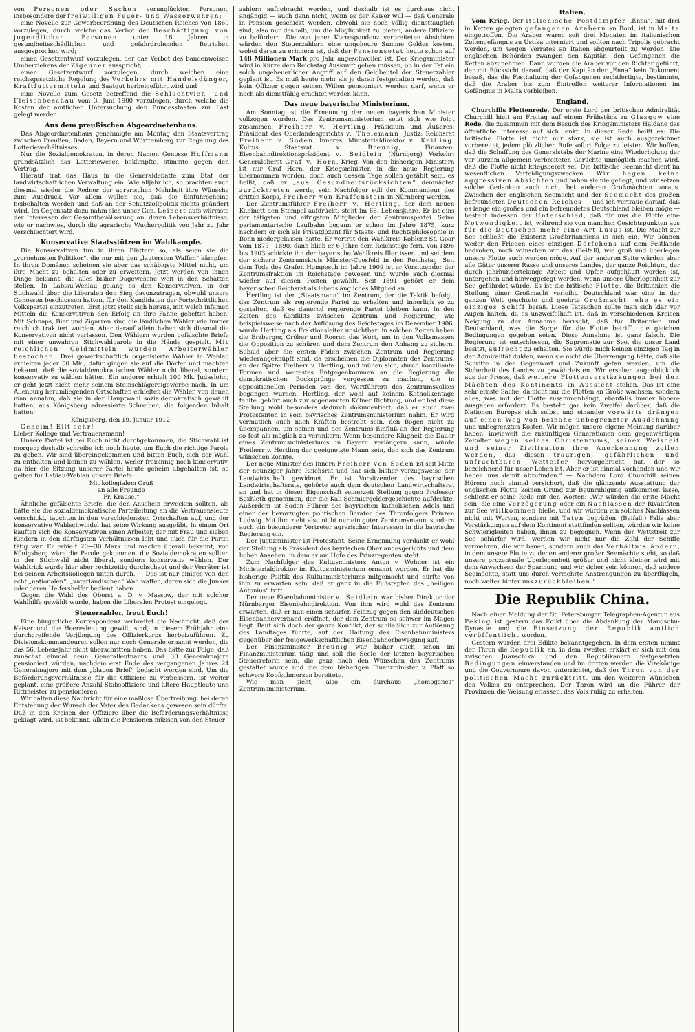von Personen oder Sachen verunglückten Personen, insbesondere der freiwilligen Feuer- und Wasserwehren;
eine Novelle zur Gewerbeordnung des Deutschen Reiches von 1869 vorzulegen, durch welche das Verbot der Beschäftigung von jugendlichen Personen unter 16 Jahren in gesundheitsschädlichen und gefahrdrohenden Betrieben ausgesprochen wird;
einen Gesetzentwurf vorzulegen, der das Verbot des bandenweisen Umherziehens der Zigeuner ausspricht;
einen Gesetzentwurf vorzulegen, durch welchen eine reichsgesetzliche Regelung des Verkehrs mit Handelsdünger, Kraftfuttermitteln und Saatgut herbeigeführt wird und
eine Novelle zum Gesetz betreffend die Schlachtvieh- und Fleischbeschau vom 3. Juni 1900 vorzulegen, durch welche die Kosten der amtlichen Untersuchung den Bundesstaaten zur Last gelegt werden.
Aus dem preußischen Abgeordnetenhaus.
Das Abgeordnetenhaus genehmigte am Montag den Staatsvertrag zwischen Preußen, Baden, Bayern und Württemberg zur Regelung des Lotterieverhältnisses.
Nur die Sozialdemokraten, in deren Namen Genosse Hoffmann grundsätzlich das Lotteriewesen bekämpfte, stimmte gegen den Vertrag.
Hierauf trat das Haus in die Generaldebatte zum Etat der landwirtschaftlichen Verwaltung ein. Wie alljährlich, so brachten auch diesmal wieder die Redner der agrarischen Mehrheit ihre Wünsche zum Ausdruck. Vor allem wollen sie, daß die Einfuhrscheine beibehalten werden und daß an der Schutzzollpolitik nichts geändert wird. Im Gegensatz dazu nahm sich unser Gen. Leinert aufs wärmste der Interessen der Gesamtbevölkerung an, deren Lebensverhältnisse, wie er nachwies, durch die agrarische Wucherpolitik von Jahr zu Jahr verschlechtert wird.
Konservative Staatsstützen im Wahlkampfe.
Die Konservativen tun in ihren Blättern so, als seien sie die „vornehmsten Politiker“, die nur mit den „lautersten Waffen“ kämpfen. In ihren Domänen scheinen sie aber das schäbigste Mittel nicht, um ihre Macht zu behalten oder zu erweitern. Jetzt werden von ihnen Dinge bekannt, die alles bisher Dagewesene weit in den Schatten stellen. In Labiau-Wehlau gelang es den Konservativen, in der Stichwahl über die Liberalen den Sieg davonzutragen, obwohl unsere Genossen beschlossen hatten, für den Kandidaten der Fortschrittlichen Volkspartei einzutreten. Erst jetzt stellt sich heraus, mit welch infamen Mitteln die Konservativen den Erfolg an ihre Fahne geheftet haben. Mit Schnaps, Bier und Zigarren sind die ländlichen Wähler wie immer reichlich traktiert worden. Aber darauf allein haben sich diesmal die Konservativen nicht verlassen. Den Wählern wurden gefälschte Briefe mit einer unwahren Stichwahlparole in die Hände gespielt. Mit reichlichen Geldmitteln wurden Arbeiterwähler bestochen. Drei gewerkschaftlich organisierte Wähler in Wehlau erhielten jeder 50 Mk.; dafür gingen sie auf die Dörfer und machten bekannt, daß die sozialdemokratischen Wähler nicht liberal, sondern konservativ zu wählen hätten. Ein anderer erhielt 100 Mk. Judaslohn; er geht jetzt nicht mehr seinem Steinschlägereigewerbe nach. In um Allenburg herumliegenden Ortschaften erhielten die Wähler, von denen man annahm, daß sie in der Hauptwahl sozialdemokratisch gewählt hatten, aus Königsberg adressierte Schreiben, die folgenden Inhalt hatten:
Königsberg, den 19. Januar 1912.
Geheim! Eilt sehr!
Lieber Kollege und Vertrauensmann!
Unsere Partei ist bei Euch nicht durchgekommen, die Stichwahl ist morgen; deshalb schreibe ich noch heute, um Euch die richtige Parole zu geben. Wir sind übereingekommen und bitten Euch, sich der Wahl zu enthalten und keinen zu wählen, weder freisinnig noch konservativ, da hier die Sitzung unserer Partei heute geheim abgehalten ist, so gelten für Labiau-Wehlau unsere Briefe.
Mit kollegialem Gruß
an alle Freunde
Fr. Krause.“
Ähnliche gefälschte Briefe, die den Anschein erwecken sollten, als hätte sie die sozialdemokratische Parteileitung an die Vertrauensleute verschickt, tauchten in den verschiedensten Ortschaften auf, und der konservative Wahlschwindel hat seine Wirkung ausgeübt. In einem Ort kauften sich die Konservativen einen Arbeiter, der mit Frau und sieben Kindern in den dürftigsten Verhältnissen lebt und auch für die Partei tätig war. Er erhielt 20—30 Mark und machte überall bekannt, von Königsberg wäre die Parole gekommen, die Sozialdemokraten sollten in der Stichwahl nicht liberal, sondern konservativ wählen. Der Wahltrick wurde hier aber rechtzeitig durchschaut und der Verräter ist bei seinen Arbeitskollegen unten durch. — Das ist nur einiges von den echt „nationalen“, „vaterländischen“ Wahlwaffen, deren sich die Junker oder deren Helfershelfer bedient haben.
Gegen die Wahl des Oberst a. D. v. Massow, der mit solcher Wahlhilfe gewählt wurde, haben die Liberalen Protest eingelegt.
Steuerzahler, freut Euch!
Eine bürgerliche Korrespondenz verbreitet die Nachricht, daß der Kaiser und die Heeresleitung gewillt sind, in diesem Frühjahr eine durchgreifende Verjüngung des Offizierkorps herbeizuführen. Zu Divisionskommandeuren sollen nur noch Generale ernannt werden, die das 56. Lebensjahr nicht überschritten haben. Das hätte zur Folge, daß zunächst einmal neun Generalleutnants und 30 Generalmajore pensioniert würden, nachdem erst Ende des vergangenen Jahres 24 Generalmajore mit dem „blauen Brief“ bedacht worden sind. Um die Beförderungsverhältnisse für die Offiziere zu verbessern, ist weiter geplant, eine größere Anzahl Stabsoffiziere und ältere Hauptleute und Rittmeister zu pensionieren.
Wir halten diese Nachricht für eine maßlose Übertreibung, bei deren Entstehung der Wunsch der Vater des Gedankens gewesen sein dürfte. Daß in den Kreisen der Offiziere über die Beförderungsverhältnisse geklagt wird, ist bekannt, allein die Pensionen müssen von den Steuer-
zahlern aufgebracht werden, und deshalb ist es durchaus nicht angängig — auch dann nicht, wenn es der Kaiser will — daß Generale in Pension geschickt werden, obwohl sie noch völlig diensttauglich sind, also nur deshalb, um die Möglichkeit zu bieten, andere Offiziere zu befördern. Die von jener Korrespondenz verbreiteten Absichten würden den Steuerzahlern eine ungeheure Summe Geldes kosten, wobei daran zu erinnern ist, daß der Pensionsetat heute schon auf 148 Millionen Mark pro Jahr angeschwollen ist. Der Kriegsminister wird in Kürze dem Reichstag Auskunft geben müssen, ob in der Tat ein solch ungeheuerlicher Angriff auf den Geldbeutel der Steuerzahler geplant ist. Es muß heute mehr als je daran festgehalten werden, daß kein Offizier gegen seinen Willen pensioniert werden darf, wenn er noch als dienstfähig erachtet werden kann.
Das neue bayerische Ministerium.
Am Sonntag ist die Ernennung der neuen bayerischen Minister vollzogen worden. Das Zentrumsministerium setzt sich wie folgt zusammen: Freiherr v. Hertling, Präsidium und Äußeres; Präsident des Oberlandesgerichts v. Thelemann, Justiz; Reichsrat Freiherr v. Soden, Inneres; Ministerialdirektor v. Knilling, Kultus; Staatsrat v. Breunig, Finanzen; Eisenbahndirektionspräsident v. Seidlein (Nürnberg) Verkehr; Generaloberst Graf v. Horn, Krieg. Von den bisherigen Ministern ist nur Graf Horn, der Kriegsminister, in die neue Regierung übernommen worden, doch auch dessen Tage sollen gezählt sein, es heißt, daß er „aus Gesundheitsrücksichten“ demnächst zurücktreten werde, sein Nachfolger soll der Kommandeur des dritten Korps, Freiherr von Kraffenstein in Nürnberg werden.
Der Zentrumsführer Freiherr v. Hertling, der dem neuen Kabinett den Stempel aufdrückt, steht im 68. Lebensjahre. Er ist eins der tätigsten und eifrigsten Mitglieder der Zentrumspartei. Seine parlamentarische Laufbahn begann er schon im Jahre 1875, kurz nachdem er sich als Privatdozent für Staats- und Rechtsphilosophie in Bonn niedergelassen hatte. Er vertrat den Wahlkreis Koblenz-St. Goar vom 1875—1890, dann blieb er 6 Jahre dem Reichstage fern, von 1896 bis 1903 schickte ihn der bayerische Wahlkreis Illertissen und seitdem der sichere Zentrumskreis Münster-Coesfeld in den Reichstag. Seit dem Tode des Grafen Hompesch im Jahre 1909 ist er Vorsitzender der Zentrumsfraktion im Reichstage gewesen und wurde auch diesmal wieder auf diesen Posten gewählt. Seit 1891 gehört er dem bayerischen Reichsrat als lebenslängliches Mitglied an.
Hertling ist der „Staatsmann“ im Zentrum, der die Taktik befolgt, das Zentrum als regierende Partei zu erhalten und innerlich so zu gestalten, daß es dauernd regierende Partei bleiben kann. In den Zeiten des Konflikts zwischen Zentrum und Regierung, wie beispielsweise nach der Auflösung des Reichstages im Dezember 1906, wurde Hertling als Fraktionsleiter unsichtbar; in solchen Zeiten haben die Erzberger, Gröber und Roeren das Wort, um in den Volksmassen die Opposition zu schüren und dem Zentrum den Anhang zu sichern. Sobald aber die ersten Fäden zwischen Zentrum und Regierung wiederangeknüpft sind, da erscheinen die Diplomaten des Zentrums, an der Spitze Freiherr v. Hertling, und mühen sich, durch konziliante Formen und weitestes Entgegenkommen an die Regierung die demokratischen Bocksprünge vergessen zu machen, die in oppositionellen Perioden von den Wortführern des Zentrumsvolkes begangen wurden. Hertling, der wohl auf keinem Katholikentage fehlte, gehört auch zur sogenannten Kölner Richtung, und er hat diese Stellung wohl besonders dadurch dokumentiert, daß er auch zwei Protestanten in sein bayrisches Zentrumsministerium nahm. Er wird vermutlich auch nach Kräften bestrebt sein, den Bogen nicht zu überspannen, um seinen und des Zentrums Einfluß an der Regierung so fest als möglich zu verankern. Wenn besondere Klugheit die Dauer eines Zentrumsministeriums in Bayern verlängern kann, würde Freiherr v. Hertling der geeignetste Mann sein, den sich das Zentrum wünschen konnte.
Der neue Minister des Innern Freiherr von Soden ist seit Mitte der neunziger Jahre Reichsrat und hat sich bisher vorzugsweise der Landwirtschaft gewidmet. Er ist Vorsitzender des bayrischen Landwirtschaftsrats, gehörte auch dem deutschen Landwirtschaftsrat an und hat in dieser Eigenschaft seinerzeit Stellung gegen Professor Soxhleth genommen, der die Kali-Schmiergeldergeschichte aufdeckte. Außerdem ist Soden Führer des bayrischen katholischen Adels und einer der bevorzugten politischen Berater des Thronfolgers Prinzen Ludwig. Mit ihm zieht also nicht nur ein guter Zentrumsmann, sondern auch ein besonderer Vertreter agrarischer Interessen in die bayrische Regierung ein.
Der Justizminister ist Protestant. Seine Ernennung verdankt er wohl der Stellung als Präsident des bayrischen Oberlandesgerichts und dem hohen Ansehen, in dem er am Hofe des Prinzregenten steht.
Zum Nachfolger des Kultusministers Anton v. Wehner ist ein Ministerialdirektor im Kultusministerium ernannt worden. Er hat die bisherige Politik des Kultusministeriums mitgemacht und dürfte von ihm zu erwarten sein, daß er ganz in die Fußstapfen des „heiligen Antonius“ tritt.
Der neue Eisenbahnminister v. Seidlein war bisher Direktor der Nürnberger Eisenbahndirektion. Von ihm wird wohl das Zentrum erwarten, daß er nun einen scharfen Feldzug gegen den süddeutschen Eisenbahnerverband eröffnet, der dem Zentrum so schwer im Magen liegt. Baut sich doch der ganze Konflikt, der schließlich zur Auflösung des Landtages führte, auf der Haltung des Eisenbahnministers gegenüber der freigewerkschaftlichen Eisenbahnerbewegung auf.
Der Finanzminister Breunig war bisher auch schon im Finanzministerium tätig und soll die Seele der letzten bayerischen Steuerreform sein, die ganz nach den Wünschen des Zentrums gestaltet wurde und die dem bisherigen Finanzminister v. Pfaff so schwere Kopfschmerzen bereitete.
Wie man sieht, also ein durchaus „homogenes“ Zentrumsministerium.
Italien.
Vom Krieg. Der italienische Postdampfer „Enna“, mit drei in Ketten gelegten gefangenen Arabern an Bord, ist in Malta eingetroffen. Die Araber waren seit drei Monaten im italienischen Zellengefängnis zu Ustika interniert und sollten nach Tripolis gebracht werden, um wegen Verrates an Italien abgeurteilt zu werden. Die englischen Behörden zwangen den Kapitän, den Gefangenen die Ketten abzunehmen. Dann wurden die Araber vor den Richter geführt, der mit Rücksicht darauf, daß der Kapitän der „Enna“ kein Dokument besaß, das die Festhaltung der Gefangenen rechtfertigte, bestimmte, daß die Araber bis zum Eintreffen weiterer Informationen im Gefängnis in Malta verbleiben.
England.
Churchills Flottenrede. Der erste Lord der britischen Admiralität Churchill hielt am Freitag auf einem Frühstück zu Glasgow eine Rede, die zusammen mit dem Besuch des Kriegsministers Haldane das öffentliche Interesse auf sich lenkt. In dieser Rede heißt es: Die britische Flotte ist nicht nur stark, sie ist auch ausgezeichnet vorbereitet, jedem plötzlichen Rufe sofort Folge zu leisten. Wir hoffen, daß die Schaffung des Generalstabs der Marine eine Wiederholung der vor kurzem allgemein verbreiteten Gerüchte unmöglich machen wird, daß die Flotte nicht kriegsbereit sei. Die britische Seemacht dient im wesentlichen Verteidigungszwecken. Wir hegen keine aggressiven Absichten und haben sie nie gehegt, und wir setzen solche Gedanken auch nicht bei anderen Großmächten voraus. Zwischen der englischen Seemacht und der Seemacht des großen befreundeten Deutschen Reiches — und ich vertraue darauf, daß es lange ein großes und ein befreundetes Deutschland bleiben möge — besteht indessen der Unterschied, daß für uns die Flotte eine Notwendigkeit ist, während sie von manchen Gesichtspunkten aus für die Deutschen mehr eine Art Luxus ist. Die Macht zur See schließt die Existenz Großbritanniens in sich ein. Wir können weder den Frieden eines einzigen Dörfchens auf dem Festlande bedrohen, noch wünschen wir das (Beifall), wie groß und überlegen unsere Flotte auch werden möge. Auf der anderen Seite würden aber alle Güter unserer Rasse und unseres Landes, der ganze Reichtum, der durch jahrhundertelange Arbeit und Opfer aufgehäuft worden ist, untergehen und hinweggefegt werden, wenn unsere Überlegenheit zur See gefährdet würde. Es ist die britische Flotte, die Britannien die Stellung einer Großmacht verleiht. Deutschland war eine in der ganzen Welt geachtete und geehrte Großmacht, ehe es ein einziges Schiff besaß. Diese Tatsachen sollte man sich klar vor Augen halten, da es unzweifelhaft ist, daß in verschiedenen Kreisen Neigung zu der Annahme herrscht, daß für Britannien und Deutschland, was die Sorge für die Flotte betrifft, die gleichen Bedingungen gegeben seien. Diese Annahme ist ganz falsch. Die Regierung ist entschlossen, die Suprematie zur See, die unser Land besitzt, aufrecht zu erhalten. Sie würde mich keinen einzigen Tag in der Admiralität dulden, wenn sie nicht die Überzeugung hätte, daß alle Schritte in der Gegenwart und Zukunft getan werden, um die Sicherheit des Landes zu gewährleisten. Wir ersehen augenblicklich aus der Presse, daß weitere Flottenverstärkungen bei den Mächten des Kontinents in Aussicht stehen. Das ist eine sehr ernste Sache, da nicht nur die Flotten an Größe wachsen, sondern alles, was mit der Flotte zusammenhängt, ebenfalls immer höhere Ausgaben erfordert. Es besteht gar kein Zweifel darüber, daß die Nationen Europas sich selbst und einander vorwärts drängen auf einen Weg von beinahe unbegrenzter Ausdehnung und unbegrenzten Kosten. Wir mögen unsere eigene Meinung darüber haben, inwieweit die zukünftigen Generationen dem gegenwärtigen Zeitalter wegen seines Christentums, seiner Weisheit und seiner Zivilisation ihre Anerkennung zollen werden, das diesen traurigen, gefährlichen und unfruchtbaren Wetteifer hervorgebracht hat, der so bezeichnend für unser Leben ist. Aber er ist einmal vorhanden und wir haben uns damit abzufinden.“ — Nachdem Lord Churchill seinen Hörern noch einmal versichert, daß die glänzende Ausstattung der englischen Flotte keinen Grund zur Beunruhigung aufkommen lasse, schließt er seine Rede mit den Worten: „Wir würden die erste Macht sein, die eine Verzögerung oder ein Nachlassen der Rivalitäten zur See willkommen hieße, und wir würden ein solches Nachlassen nicht mit Worten, sondern mit Taten begrüßen. (Beifall.) Falls aber Verstärkungen auf dem Kontinent stattfinden sollten, würden wir keine Schwierigkeiten haben, ihnen zu begegnen. Wenn der Wettstreit zur See schärfer wird, werden wir nicht nur die Zahl der Schiffe vermehren, die wir bauen, sondern auch das Verhältnis ändern, in dem unsere Flotte zu denen anderer großer Seemächte steht, so daß unsere prozentuale Überlegenheit größer und nicht kleiner wird mit dem Anwachsen der Spannung und wir sicher sein können, daß andere Seemächte, statt uns durch vermehrte Anstrengungen zu überflügeln, noch weiter hinter uns zurückbleiben.“
Die Republik China.
Nach einer Meldung der St. Petersburger Telegraphen-Agentur aus Peking ist gestern das Edikt über die Abdankung der Mandschu-Dynastie und die Einsetzung der Republik amtlich veröffentlicht worden.
Gestern wurden drei Edikte bekanntgegeben. In dem ersten nimmt der Thron die Republik an, in dem zweiten erklärt er sich mit den zwischen Juanschikai und den Republikanern festgesetzten Bedingungen einverstanden und im dritten werden die Vizekönige und die Gouverneure davon unterrichtet, daß der Thron von der politischen Macht zurücktritt, um den weiteren Wünschen des Volkes zu entsprechen. Der Thron wird an die Führer der Provinzen die Weisung erlassen, das Volk ruhig zu erhalten.